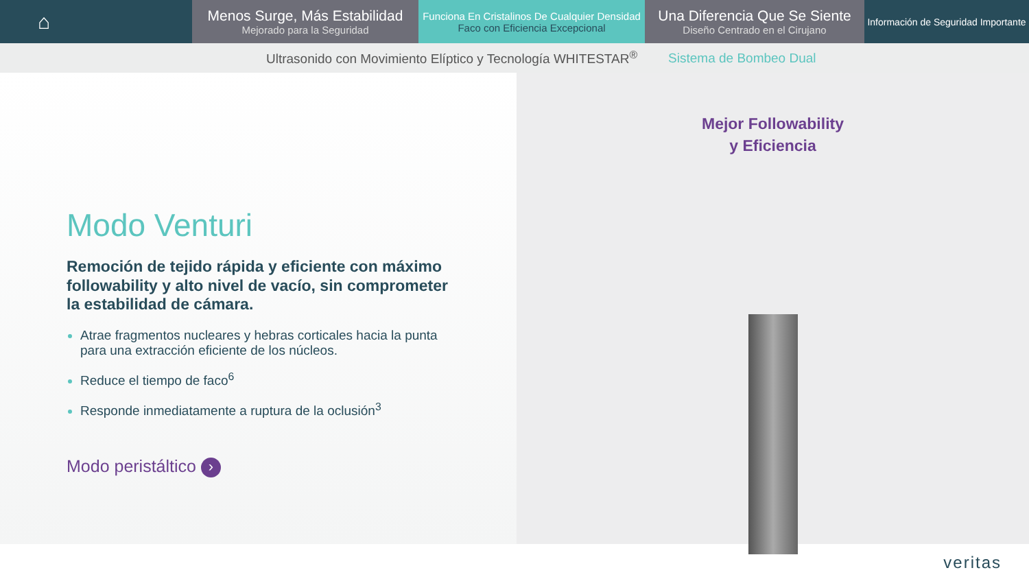⌂
Menos Surge, Más Estabilidad
Mejorado para la Seguridad
Funciona En Cristalinos De Cualquier Densidad
Faco con Eficiencia Excepcional
Una Diferencia Que Se Siente
Diseño Centrado en el Cirujano
Información de Seguridad Importante
Ultrasonido con Movimiento Elíptico y Tecnología WHITESTAR<sup>®</sup> Sistema de Bombeo Dual
Modo Venturi
Remoción de tejido rápida y eficiente con máximo followability y alto nivel de vacío, sin comprometer la estabilidad de cámara.
Atrae fragmentos nucleares y hebras corticales hacia la punta para una extracción eficiente de los núcleos.
Reduce el tiempo de faco<sup>6</sup>
Responde inmediatamente a ruptura de la oclusión<sup>3</sup>
Modo peristáltico ›
Mejor Followability
y Eficiencia
veritas